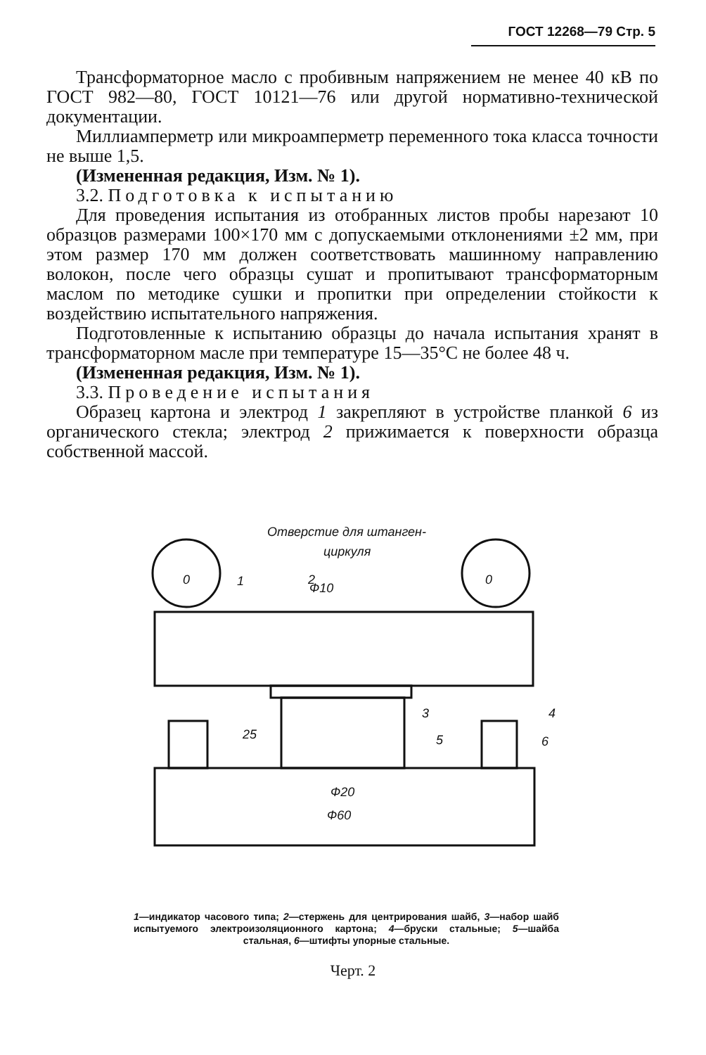ГОСТ 12268—79 Стр. 5
Трансформаторное масло с пробивным напряжением не менее 40 кВ по ГОСТ 982—80, ГОСТ 10121—76 или другой нормативно-технической документации.
Миллиамперметр или микроамперметр переменного тока класса точности не выше 1,5.
(Измененная редакция, Изм. № 1).
3.2. Подготовка к испытанию
Для проведения испытания из отобранных листов пробы нарезают 10 образцов размерами 100×170 мм с допускаемыми отклонениями ±2 мм, при этом размер 170 мм должен соответствовать машинному направлению волокон, после чего образцы сушат и пропитывают трансформаторным маслом по методике сушки и пропитки при определении стойкости к воздействию испытательного напряжения.
Подготовленные к испытанию образцы до начала испытания хранят в трансформаторном масле при температуре 15—35°С не более 48 ч.
(Измененная редакция, Изм. № 1).
3.3. Проведение испытания
Образец картона и электрод 1 закрепляют в устройстве планкой 6 из органического стекла; электрод 2 прижимается к поверхности образца собственной массой.
Отверстие для штанген-
циркуля
1
Ф10
2
3
5
4
6
0
0
Ф20
Ф60
25
1—индикатор часового типа; 2—стержень для центрирования шайб, 3—набор шайб испытуемого электроизоляционного картона; 4—бруски стальные; 5—шайба стальная, 6—штифты упорные стальные.
Черт. 2